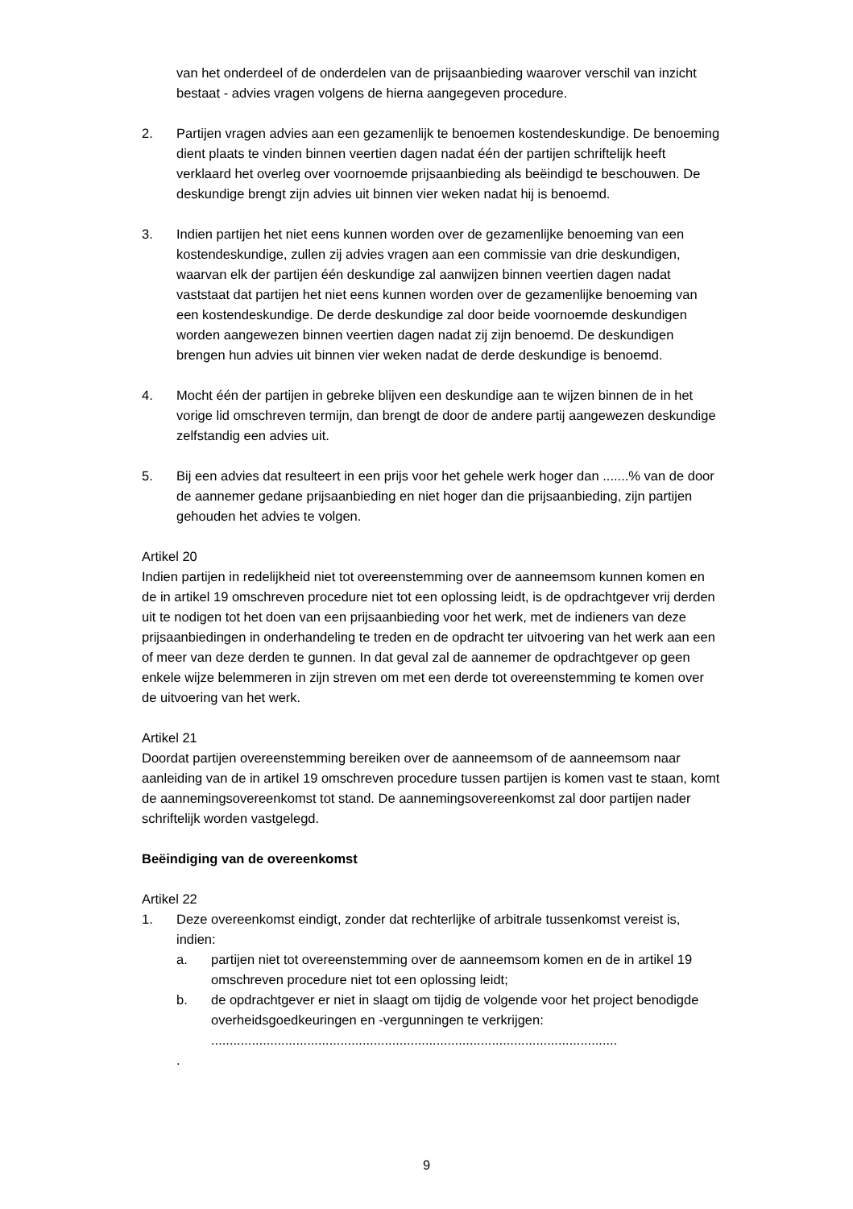van het onderdeel of de onderdelen van de prijsaanbieding waarover verschil van inzicht bestaat - advies vragen volgens de hierna aangegeven procedure.
2. Partijen vragen advies aan een gezamenlijk te benoemen kostendeskundige. De benoeming dient plaats te vinden binnen veertien dagen nadat één der partijen schriftelijk heeft verklaard het overleg over voornoemde prijsaanbieding als beëindigd te beschouwen. De deskundige brengt zijn advies uit binnen vier weken nadat hij is benoemd.
3. Indien partijen het niet eens kunnen worden over de gezamenlijke benoeming van een kostendeskundige, zullen zij advies vragen aan een commissie van drie deskundigen, waarvan elk der partijen één deskundige zal aanwijzen binnen veertien dagen nadat vaststaat dat partijen het niet eens kunnen worden over de gezamenlijke benoeming van een kostendeskundige. De derde deskundige zal door beide voornoemde deskundigen worden aangewezen binnen veertien dagen nadat zij zijn benoemd. De deskundigen brengen hun advies uit binnen vier weken nadat de derde deskundige is benoemd.
4. Mocht één der partijen in gebreke blijven een deskundige aan te wijzen binnen de in het vorige lid omschreven termijn, dan brengt de door de andere partij aangewezen deskundige zelfstandig een advies uit.
5. Bij een advies dat resulteert in een prijs voor het gehele werk hoger dan .......% van de door de aannemer gedane prijsaanbieding en niet hoger dan die prijsaanbieding, zijn partijen gehouden het advies te volgen.
Artikel 20
Indien partijen in redelijkheid niet tot overeenstemming over de aanneemsom kunnen komen en de in artikel 19 omschreven procedure niet tot een oplossing leidt, is de opdrachtgever vrij derden uit te nodigen tot het doen van een prijsaanbieding voor het werk, met de indieners van deze prijsaanbiedingen in onderhandeling te treden en de opdracht ter uitvoering van het werk aan een of meer van deze derden te gunnen. In dat geval zal de aannemer de opdrachtgever op geen enkele wijze belemmeren in zijn streven om met een derde tot overeenstemming te komen over de uitvoering van het werk.
Artikel 21
Doordat partijen overeenstemming bereiken over de aanneemsom of de aanneemsom naar aanleiding van de in artikel 19 omschreven procedure tussen partijen is komen vast te staan, komt de aannemingsovereenkomst tot stand. De aannemingsovereenkomst zal door partijen nader schriftelijk worden vastgelegd.
Beëindiging van de overeenkomst
Artikel 22
1. Deze overeenkomst eindigt, zonder dat rechterlijke of arbitrale tussenkomst vereist is, indien:
a. partijen niet tot overeenstemming over de aanneemsom komen en de in artikel 19 omschreven procedure niet tot een oplossing leidt;
b. de opdrachtgever er niet in slaagt om tijdig de volgende voor het project benodigde overheidsgoedkeuringen en -vergunningen te verkrijgen: ..............................................................................................................
.
9